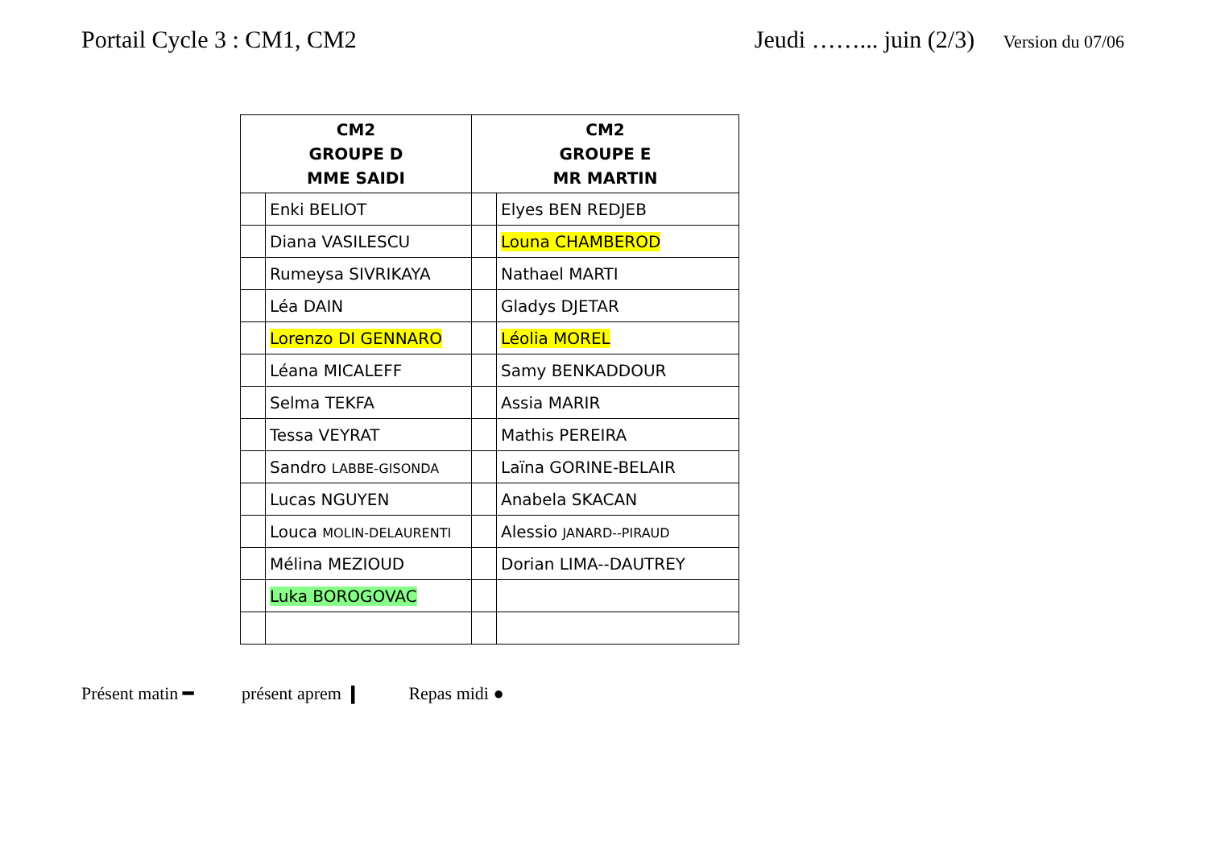Portail Cycle 3 : CM1, CM2 Jeudi ……... juin (2/3) Version du 07/06
| CM2 GROUPE D MME SAIDI | | CM2 GROUPE E MR MARTIN | |
| --- | --- | --- | --- |
| | Enki BELIOT | | Elyes BEN REDJEB |
| | Diana VASILESCU | | Louna CHAMBEROD |
| | Rumeysa SIVRIKAYA | | Nathael MARTI |
| | Léa DAIN | | Gladys DJETAR |
| | Lorenzo DI GENNARO | | Léolia MOREL |
| | Léana MICALEFF | | Samy BENKADDOUR |
| | Selma TEKFA | | Assia MARIR |
| | Tessa VEYRAT | | Mathis PEREIRA |
| | Sandro LABBE-GISONDA | | Laïna GORINE-BELAIR |
| | Lucas NGUYEN | | Anabela SKACAN |
| | Louca MOLIN-DELAURENTI | | Alessio JANARD--PIRAUD |
| | Mélina MEZIOUD | | Dorian LIMA--DAUTREY |
| | Luka BOROGOVAC | | |
Présent matin ━ présent aprem ❙ Repas midi ●